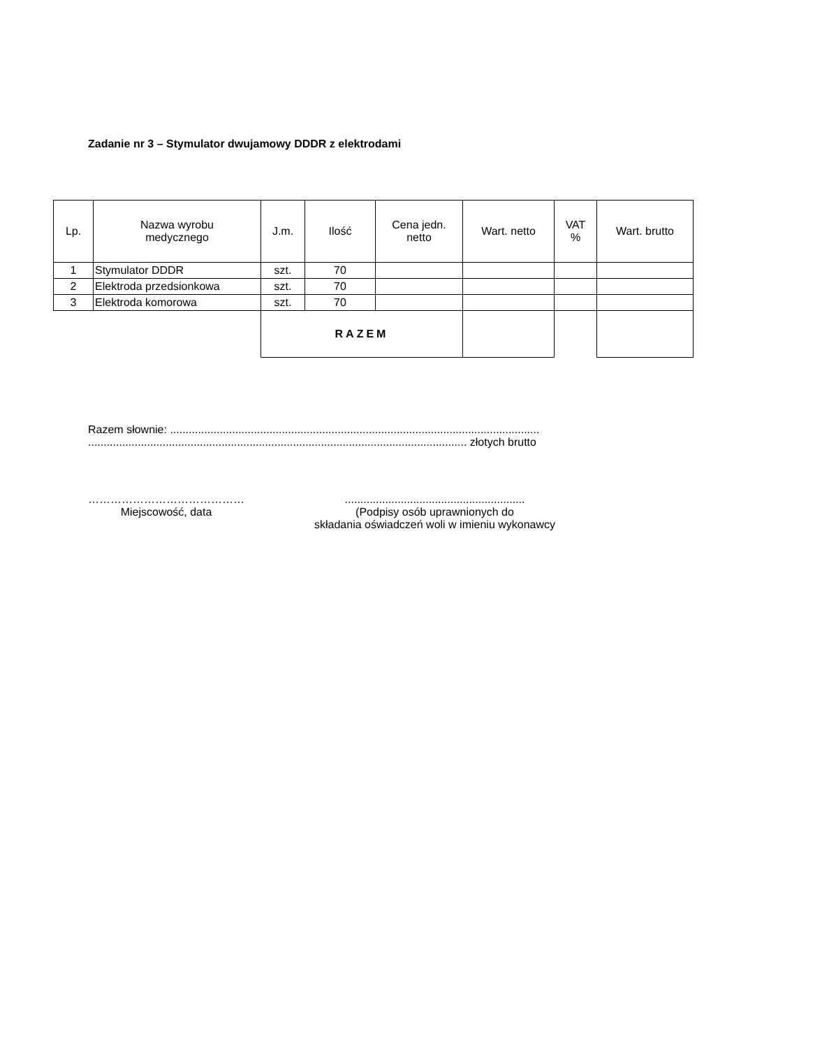Zadanie nr 3 – Stymulator dwujamowy DDDR z elektrodami
| Lp. | Nazwa wyrobu medycznego | J.m. | Ilość | Cena jedn. netto | Wart. netto | VAT % | Wart. brutto |
| --- | --- | --- | --- | --- | --- | --- | --- |
| 1 | Stymulator DDDR | szt. | 70 | | | | |
| 2 | Elektroda przedsionkowa | szt. | 70 | | | | |
| 3 | Elektroda komorowa | szt. | 70 | | | | |
| | | RAZEM | | | | | |
Razem słownie: .......................................................................................................................
.......................................................................................................................... złotych brutto
……………………………………
Miejscowość, data
..........................................................
(Podpisy osób uprawnionych do
składania oświadczeń woli w imieniu wykonawcy